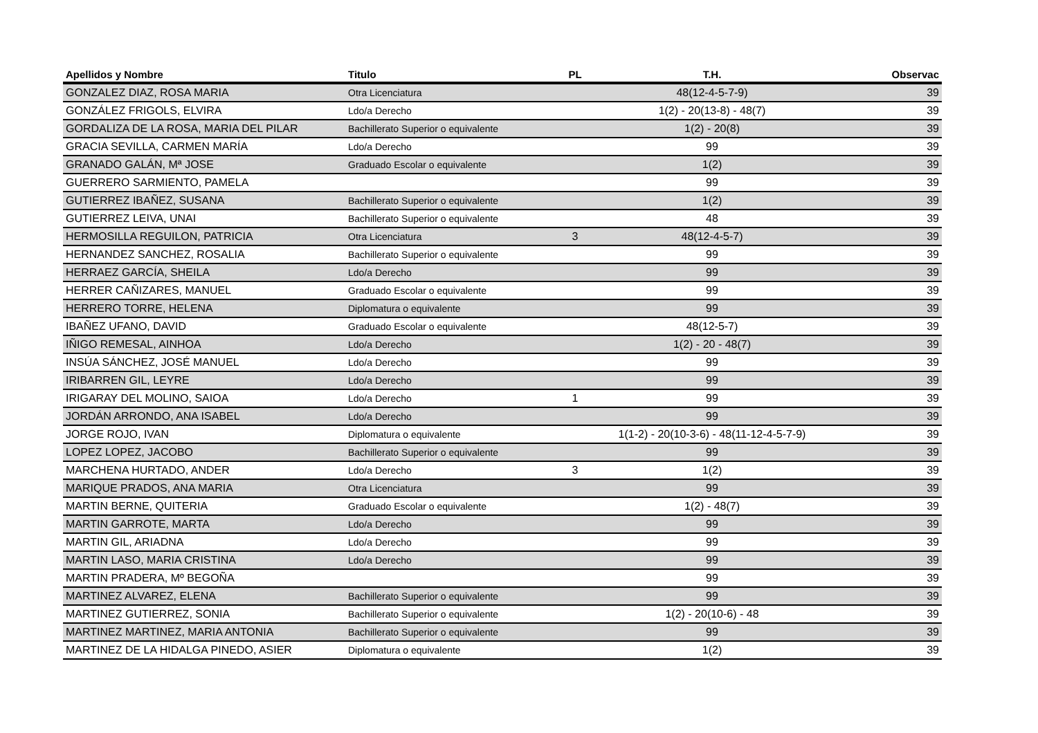| Apellidos y Nombre | Titulo | PL | T.H. | Observac |
| --- | --- | --- | --- | --- |
| GONZALEZ DIAZ, ROSA MARIA | Otra Licenciatura | | 48(12-4-5-7-9) | 39 |
| GONZÁLEZ FRIGOLS, ELVIRA | Ldo/a Derecho | | 1(2) - 20(13-8) - 48(7) | 39 |
| GORDALIZA DE LA ROSA, MARIA DEL PILAR | Bachillerato Superior o equivalente | | 1(2) - 20(8) | 39 |
| GRACIA SEVILLA, CARMEN MARÍA | Ldo/a Derecho | | 99 | 39 |
| GRANADO GALÁN, Mª JOSE | Graduado Escolar o equivalente | | 1(2) | 39 |
| GUERRERO SARMIENTO, PAMELA | | | 99 | 39 |
| GUTIERREZ IBAÑEZ, SUSANA | Bachillerato Superior o equivalente | | 1(2) | 39 |
| GUTIERREZ LEIVA, UNAI | Bachillerato Superior o equivalente | | 48 | 39 |
| HERMOSILLA REGUILON, PATRICIA | Otra Licenciatura | 3 | 48(12-4-5-7) | 39 |
| HERNANDEZ SANCHEZ, ROSALIA | Bachillerato Superior o equivalente | | 99 | 39 |
| HERRAEZ GARCÍA, SHEILA | Ldo/a Derecho | | 99 | 39 |
| HERRER CAÑIZARES, MANUEL | Graduado Escolar o equivalente | | 99 | 39 |
| HERRERO TORRE, HELENA | Diplomatura o equivalente | | 99 | 39 |
| IBAÑEZ UFANO, DAVID | Graduado Escolar o equivalente | | 48(12-5-7) | 39 |
| IÑIGO REMESAL, AINHOA | Ldo/a Derecho | | 1(2) - 20 - 48(7) | 39 |
| INSÚA SÁNCHEZ, JOSÉ MANUEL | Ldo/a Derecho | | 99 | 39 |
| IRIBARREN GIL, LEYRE | Ldo/a Derecho | | 99 | 39 |
| IRIGARAY DEL MOLINO, SAIOA | Ldo/a Derecho | 1 | 99 | 39 |
| JORDÁN ARRONDO, ANA ISABEL | Ldo/a Derecho | | 99 | 39 |
| JORGE ROJO, IVAN | Diplomatura o equivalente | | 1(1-2) - 20(10-3-6) - 48(11-12-4-5-7-9) | 39 |
| LOPEZ LOPEZ, JACOBO | Bachillerato Superior o equivalente | | 99 | 39 |
| MARCHENA HURTADO, ANDER | Ldo/a Derecho | 3 | 1(2) | 39 |
| MARIQUE PRADOS, ANA MARIA | Otra Licenciatura | | 99 | 39 |
| MARTIN BERNE, QUITERIA | Graduado Escolar o equivalente | | 1(2) - 48(7) | 39 |
| MARTIN GARROTE, MARTA | Ldo/a Derecho | | 99 | 39 |
| MARTIN GIL, ARIADNA | Ldo/a Derecho | | 99 | 39 |
| MARTIN LASO, MARIA CRISTINA | Ldo/a Derecho | | 99 | 39 |
| MARTIN PRADERA, Mº BEGOÑA | | | 99 | 39 |
| MARTINEZ ALVAREZ, ELENA | Bachillerato Superior o equivalente | | 99 | 39 |
| MARTINEZ GUTIERREZ, SONIA | Bachillerato Superior o equivalente | | 1(2) - 20(10-6) - 48 | 39 |
| MARTINEZ MARTINEZ, MARIA ANTONIA | Bachillerato Superior o equivalente | | 99 | 39 |
| MARTINEZ DE LA HIDALGA PINEDO, ASIER | Diplomatura o equivalente | | 1(2) | 39 |